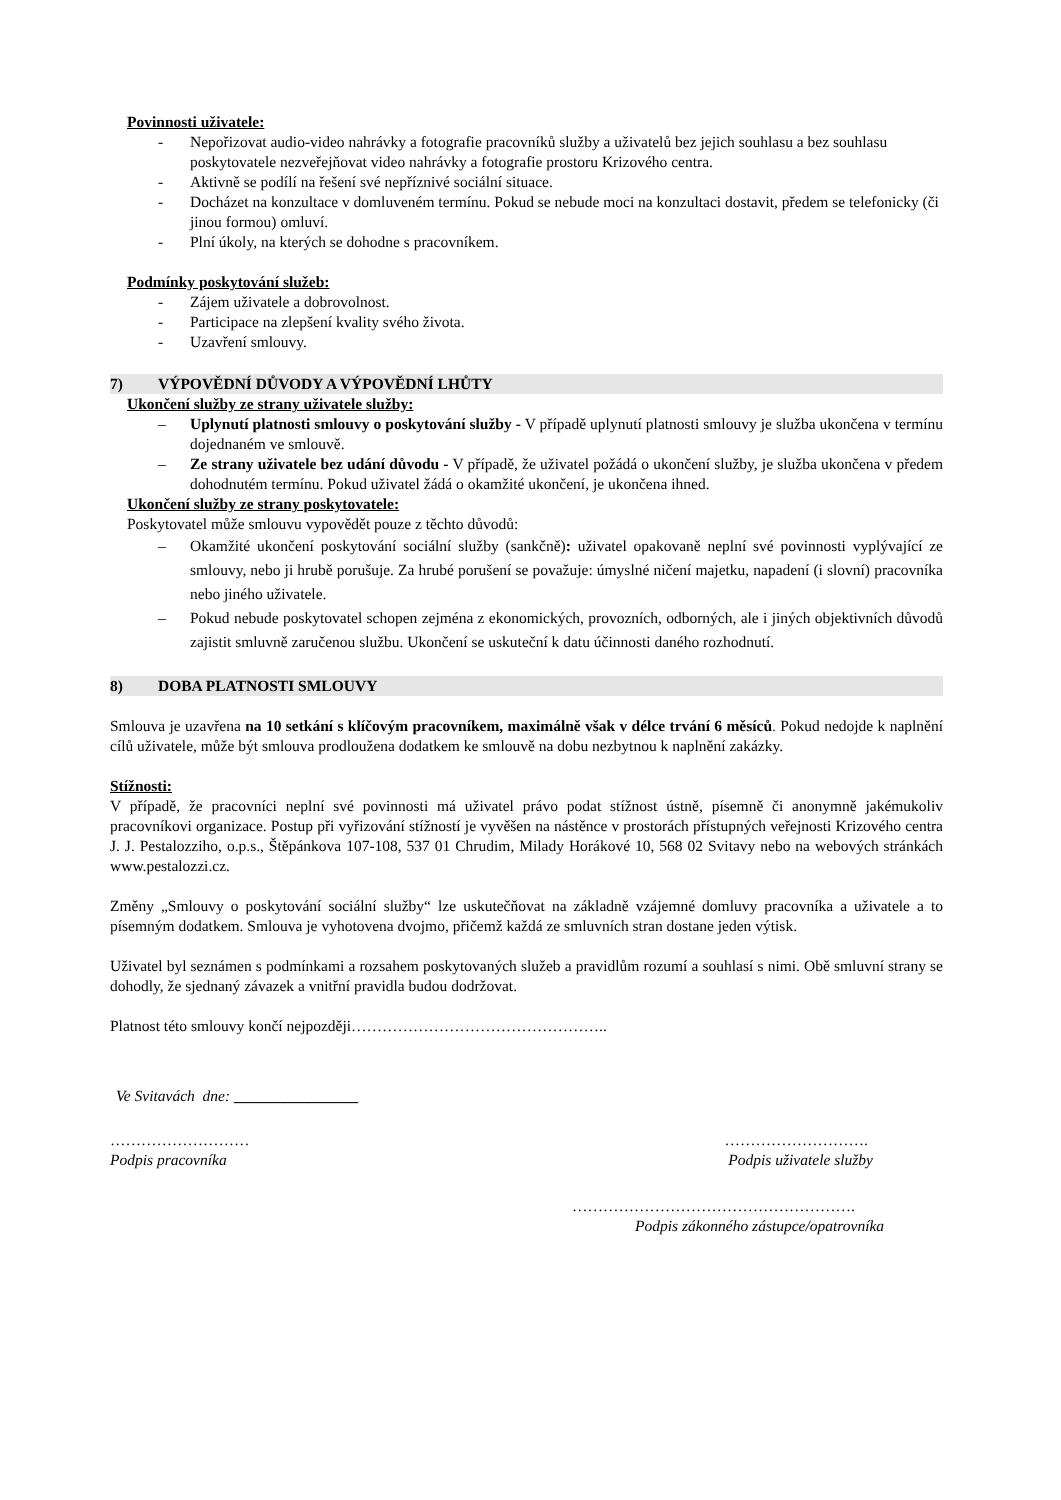Povinnosti uživatele:
- Nepořizovat audio-video nahrávky a fotografie pracovníků služby a uživatelů bez jejich souhlasu a bez souhlasu poskytovatele nezveřejňovat video nahrávky a fotografie prostoru Krizového centra.
- Aktivně se podílí na řešení své nepříznivé sociální situace.
- Docházet na konzultace v domluveném termínu. Pokud se nebude moci na konzultaci dostavit, předem se telefonicky (či jinou formou) omluví.
- Plní úkoly, na kterých se dohodne s pracovníkem.
Podmínky poskytování služeb:
- Zájem uživatele a dobrovolnost.
- Participace na zlepšení kvality svého života.
- Uzavření smlouvy.
7) VÝPOVĚDNÍ DŮVODY A VÝPOVĚDNÍ LHŮTY
Ukončení služby ze strany uživatele služby:
– Uplynutí platnosti smlouvy o poskytování služby - V případě uplynutí platnosti smlouvy je služba ukončena v termínu dojednaném ve smlouvě.
– Ze strany uživatele bez udání důvodu - V případě, že uživatel požádá o ukončení služby, je služba ukončena v předem dohodnutém termínu. Pokud uživatel žádá o okamžité ukončení, je ukončena ihned.
Ukončení služby ze strany poskytovatele:
Poskytovatel může smlouvu vypovědět pouze z těchto důvodů:
– Okamžité ukončení poskytování sociální služby (sankčně): uživatel opakovaně neplní své povinnosti vyplývající ze smlouvy, nebo ji hrubě porušuje. Za hrubé porušení se považuje: úmyslné ničení majetku, napadení (i slovní) pracovníka nebo jiného uživatele.
– Pokud nebude poskytovatel schopen zejména z ekonomických, provozních, odborných, ale i jiných objektivních důvodů zajistit smluvně zaručenou službu. Ukončení se uskuteční k datu účinnosti daného rozhodnutí.
8) DOBA PLATNOSTI SMLOUVY
Smlouva je uzavřena na 10 setkání s klíčovým pracovníkem, maximálně však v délce trvání 6 měsíců. Pokud nedojde k naplnění cílů uživatele, může být smlouva prodloužena dodatkem ke smlouvě na dobu nezbytnou k naplnění zakázky.
Stížnosti:
V případě, že pracovníci neplní své povinnosti má uživatel právo podat stížnost ústně, písemně či anonymně jakémukoliv pracovníkovi organizace. Postup při vyřizování stížností je vyvěšen na nástěnce v prostorách přístupných veřejnosti Krizového centra J. J. Pestalozziho, o.p.s., Štěpánkova 107-108, 537 01 Chrudim, Milady Horákové 10, 568 02 Svitavy nebo na webových stránkách www.pestalozzi.cz.
Změny „Smlouvy o poskytování sociální služby“ lze uskutečňovat na základně vzájemné domluvy pracovníka a uživatele a to písemným dodatkem. Smlouva je vyhotovena dvojmo, přičemž každá ze smluvních stran dostane jeden výtisk.
Uživatel byl seznámen s podmínkami a rozsahem poskytovaných služeb a pravidlům rozumí a souhlasí s nimi. Obě smluvní strany se dohodly, že sjednaný závazek a vnitřní pravidla budou dodržovat.
Platnost této smlouvy končí nejpozději…………………………………………..
Ve Svitavách dne: ________________
………………………
Podpis pracovníka
……………………….
Podpis uživatele služby
……………………………………………….
Podpis zákonného zástupce/opatrovníka